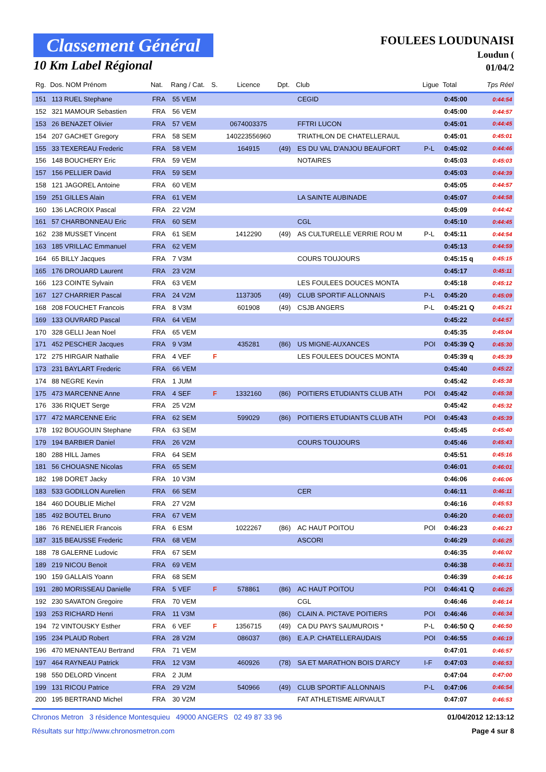Classement Général
10 Km Label Régional
FOULEES LOUDUNAISI
Loudun (
01/04/2
| Rg. | Dos. NOM Prénom | Nat. | Rang / Cat. | S. | Licence | Dpt. | Club | Ligue | Total | Tps Réel |
| --- | --- | --- | --- | --- | --- | --- | --- | --- | --- | --- |
| 151 | 113 RUEL Stephane | FRA | 55 VEM | | | | CEGID | | 0:45:00 | 0:44:54 |
| 152 | 321 MAMOUR Sebastien | FRA | 56 VEM | | | | | | 0:45:00 | 0:44:57 |
| 153 | 26 BENAZET Olivier | FRA | 57 VEM | | 0674003375 | | FFTRI LUCON | | 0:45:01 | 0:44:45 |
| 154 | 207 GACHET Gregory | FRA | 58 SEM | | 140223556960 | | TRIATHLON DE CHATELLERAUL | | 0:45:01 | 0:45:01 |
| 155 | 33 TEXEREAU Frederic | FRA | 58 VEM | | 164915 | (49) | ES DU VAL D'ANJOU BEAUFORT | P-L | 0:45:02 | 0:44:46 |
| 156 | 148 BOUCHERY Eric | FRA | 59 VEM | | | | NOTAIRES | | 0:45:03 | 0:45:03 |
| 157 | 156 PELLIER David | FRA | 59 SEM | | | | | | 0:45:03 | 0:44:39 |
| 158 | 121 JAGOREL Antoine | FRA | 60 VEM | | | | | | 0:45:05 | 0:44:57 |
| 159 | 251 GILLES Alain | FRA | 61 VEM | | | | LA SAINTE AUBINADE | | 0:45:07 | 0:44:58 |
| 160 | 136 LACROIX Pascal | FRA | 22 V2M | | | | | | 0:45:09 | 0:44:42 |
| 161 | 57 CHARBONNEAU Eric | FRA | 60 SEM | | | | CGL | | 0:45:10 | 0:44:45 |
| 162 | 238 MUSSET Vincent | FRA | 61 SEM | | 1412290 | (49) | AS CULTURELLE VERRIE ROU M | P-L | 0:45:11 | 0:44:54 |
| 163 | 185 VRILLAC Emmanuel | FRA | 62 VEM | | | | | | 0:45:13 | 0:44:59 |
| 164 | 65 BILLY Jacques | FRA | 7 V3M | | | | COURS TOUJOURS | | 0:45:15 q | 0:45:15 |
| 165 | 176 DROUARD Laurent | FRA | 23 V2M | | | | | | 0:45:17 | 0:45:11 |
| 166 | 123 COINTE Sylvain | FRA | 63 VEM | | | | LES FOULEES DOUCES MONTA | | 0:45:18 | 0:45:12 |
| 167 | 127 CHARRIER Pascal | FRA | 24 V2M | | 1137305 | (49) | CLUB SPORTIF ALLONNAIS | P-L | 0:45:20 | 0:45:09 |
| 168 | 208 FOUCHET Francois | FRA | 8 V3M | | 601908 | (49) | CSJB ANGERS | P-L | 0:45:21 Q | 0:45:21 |
| 169 | 133 OUVRARD Pascal | FRA | 64 VEM | | | | | | 0:45:22 | 0:44:57 |
| 170 | 328 GELLI Jean Noel | FRA | 65 VEM | | | | | | 0:45:35 | 0:45:04 |
| 171 | 452 PESCHER Jacques | FRA | 9 V3M | | 435281 | (86) | US MIGNE-AUXANCES | POI | 0:45:39 Q | 0:45:30 |
| 172 | 275 HIRGAIR Nathalie | FRA | 4 VEF | F | | | LES FOULEES DOUCES MONTA | | 0:45:39 q | 0:45:39 |
| 173 | 231 BAYLART Frederic | FRA | 66 VEM | | | | | | 0:45:40 | 0:45:22 |
| 174 | 88 NEGRE Kevin | FRA | 1 JUM | | | | | | 0:45:42 | 0:45:38 |
| 175 | 473 MARCENNE Anne | FRA | 4 SEF | F | 1332160 | (86) | POITIERS ETUDIANTS CLUB ATH | POI | 0:45:42 | 0:45:38 |
| 176 | 336 RIQUET Serge | FRA | 25 V2M | | | | | | 0:45:42 | 0:45:32 |
| 177 | 472 MARCENNE Eric | FRA | 62 SEM | | 599029 | (86) | POITIERS ETUDIANTS CLUB ATH | POI | 0:45:43 | 0:45:39 |
| 178 | 192 BOUGOUIN Stephane | FRA | 63 SEM | | | | | | 0:45:45 | 0:45:40 |
| 179 | 194 BARBIER Daniel | FRA | 26 V2M | | | | COURS TOUJOURS | | 0:45:46 | 0:45:43 |
| 180 | 288 HILL James | FRA | 64 SEM | | | | | | 0:45:51 | 0:45:16 |
| 181 | 56 CHOUASNE Nicolas | FRA | 65 SEM | | | | | | 0:46:01 | 0:46:01 |
| 182 | 198 DORET Jacky | FRA | 10 V3M | | | | | | 0:46:06 | 0:46:06 |
| 183 | 533 GODILLON Aurelien | FRA | 66 SEM | | | | CER | | 0:46:11 | 0:46:11 |
| 184 | 460 DOUBLIE Michel | FRA | 27 V2M | | | | | | 0:46:16 | 0:45:53 |
| 185 | 492 BOUTEL Bruno | FRA | 67 VEM | | | | | | 0:46:20 | 0:46:03 |
| 186 | 76 RENELIER Francois | FRA | 6 ESM | | 1022267 | (86) | AC HAUT POITOU | POI | 0:46:23 | 0:46:23 |
| 187 | 315 BEAUSSE Frederic | FRA | 68 VEM | | | | ASCORI | | 0:46:29 | 0:46:25 |
| 188 | 78 GALERNE Ludovic | FRA | 67 SEM | | | | | | 0:46:35 | 0:46:02 |
| 189 | 219 NICOU Benoit | FRA | 69 VEM | | | | | | 0:46:38 | 0:46:31 |
| 190 | 159 GALLAIS Yoann | FRA | 68 SEM | | | | | | 0:46:39 | 0:46:16 |
| 191 | 280 MORISSEAU Danielle | FRA | 5 VEF | F | 578861 | (86) | AC HAUT POITOU | POI | 0:46:41 Q | 0:46:25 |
| 192 | 230 SAVATON Gregoire | FRA | 70 VEM | | | | CGL | | 0:46:46 | 0:46:14 |
| 193 | 253 RICHARD Henri | FRA | 11 V3M | | | (86) | CLAIN A. PICTAVE POITIERS | POI | 0:46:46 | 0:46:34 |
| 194 | 72 VINTOUSKY Esther | FRA | 6 VEF | F | 1356715 | (49) | CA DU PAYS SAUMUROIS * | P-L | 0:46:50 Q | 0:46:50 |
| 195 | 234 PLAUD Robert | FRA | 28 V2M | | 086037 | (86) | E.A.P. CHATELLERAUDAIS | POI | 0:46:55 | 0:46:19 |
| 196 | 470 MENANTEAU Bertrand | FRA | 71 VEM | | | | | | 0:47:01 | 0:46:57 |
| 197 | 464 RAYNEAU Patrick | FRA | 12 V3M | | 460926 | (78) | SA ET MARATHON BOIS D'ARCY | I-F | 0:47:03 | 0:46:53 |
| 198 | 550 DELORD Vincent | FRA | 2 JUM | | | | | | 0:47:04 | 0:47:00 |
| 199 | 131 RICOU Patrice | FRA | 29 V2M | | 540966 | (49) | CLUB SPORTIF ALLONNAIS | P-L | 0:47:06 | 0:46:54 |
| 200 | 195 BERTRAND Michel | FRA | 30 V2M | | | | FAT ATHLETISME AIRVAULT | | 0:47:07 | 0:46:53 |
Chronos Metron 3 résidence Montesquieu 49000 ANGERS 02 49 87 33 96 01/04/2012 12:13:12
Résultats sur http://www.chronosmetron.com Page 4 sur 8